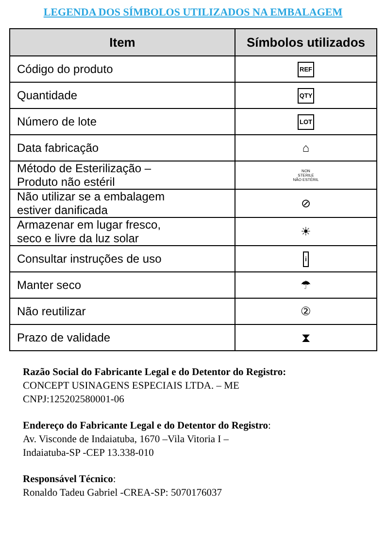LEGENDA DOS SÍMBOLOS UTILIZADOS NA EMBALAGEM
| Item | Símbolos utilizados |
| --- | --- |
| Código do produto | REF |
| Quantidade | QTY |
| Número de lote | LOT |
| Data fabricação | ⌂ |
| Método de Esterilização – Produto não estéril | NON STERILE NÃO ESTÉRIL |
| Não utilizar se a embalagem estiver danificada | ⊘ |
| Armazenar em lugar fresco, seco e livre da luz solar | ☀ |
| Consultar instruções de uso | i |
| Manter seco | ☂ |
| Não reutilizar | ② |
| Prazo de validade | ⧗ |
Razão Social do Fabricante Legal e do Detentor do Registro:
CONCEPT USINAGENS ESPECIAIS LTDA. – ME
CNPJ:125202580001-06
Endereço do Fabricante Legal e do Detentor do Registro:
Av. Visconde de Indaiatuba, 1670 –Vila Vitoria I –
Indaiatuba-SP -CEP 13.338-010
Responsável Técnico:
Ronaldo Tadeu Gabriel -CREA-SP: 5070176037